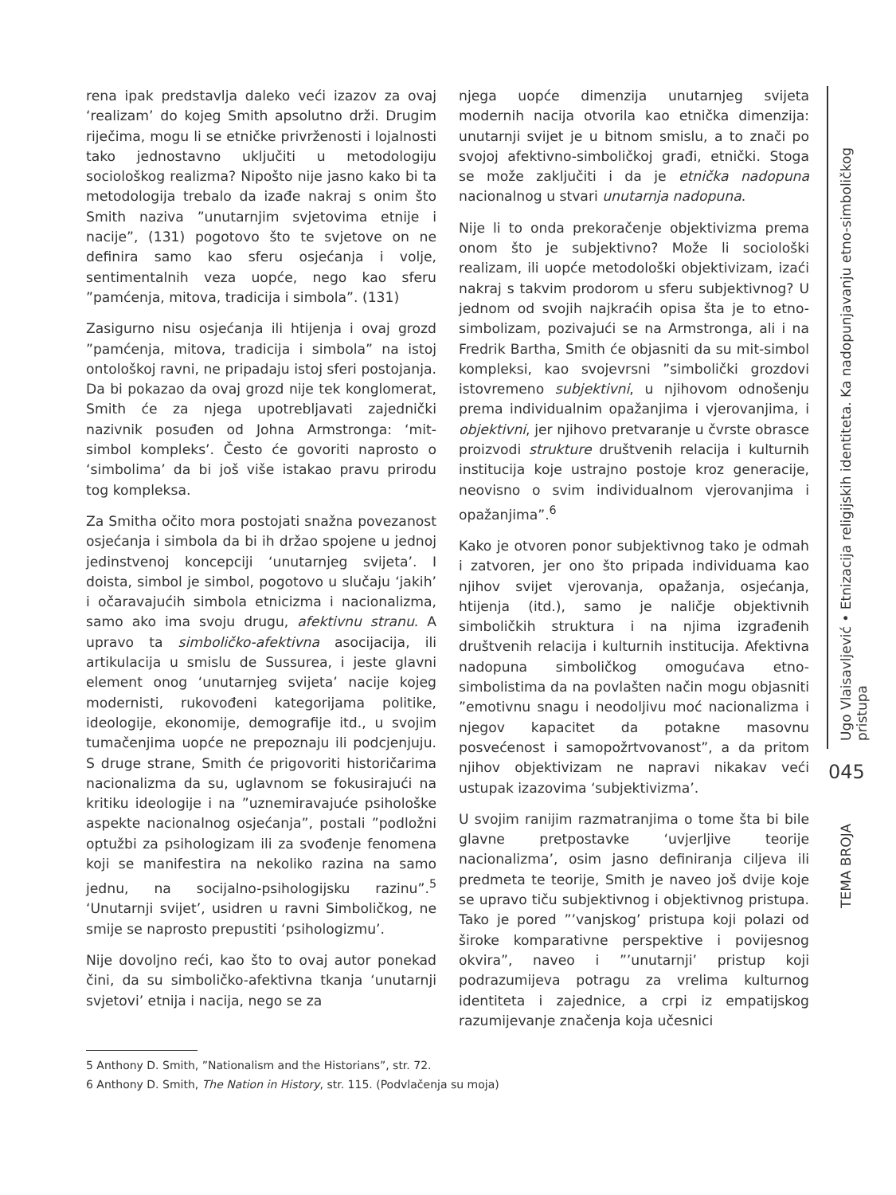rena ipak predstavlja daleko veći izazov za ovaj ‘realizam’ do kojeg Smith apsolutno drži. Drugim riječima, mogu li se etničke privrženosti i lojalnosti tako jednostavno uključiti u metodologiju sociološkog realizma? Nipošto nije jasno kako bi ta metodologija trebalo da izađe nakraj s onim što Smith naziva ”unutarnjim svjetovima etnije i nacije”, (131) pogotovo što te svjetove on ne definira samo kao sferu osjećanja i volje, sentimentalnih veza uopće, nego kao sferu ”pamćenja, mitova, tradicija i simbola”. (131)
Zasigurno nisu osjećanja ili htijenja i ovaj grozd ”pamćenja, mitova, tradicija i simbola” na istoj ontološkoj ravni, ne pripadaju istoj sferi postojanja. Da bi pokazao da ovaj grozd nije tek konglomerat, Smith će za njega upotrebljavati zajednički nazivnik posuđen od Johna Armstronga: ‘mit-simbol kompleks’. Često će govoriti naprosto o ‘simbolima’ da bi još više istakao pravu prirodu tog kompleksa.
Za Smitha očito mora postojati snažna povezanost osjećanja i simbola da bi ih držao spojene u jednoj jedinstvenoj koncepciji ‘unutarnjeg svijeta’. I doista, simbol je simbol, pogotovo u slučaju ‘jakih’ i očaravajućih simbola etnicizma i nacionalizma, samo ako ima svoju drugu, afektivnu stranu. A upravo ta simboličko-afektivna asocijacija, ili artikulacija u smislu de Sussurea, i jeste glavni element onog ‘unutarnjeg svijeta’ nacije kojeg modernisti, rukovođeni kategorijama politike, ideologije, ekonomije, demografije itd., u svojim tumačenjima uopće ne prepoznaju ili podcjenjuju. S druge strane, Smith će prigovoriti historičarima nacionalizma da su, uglavnom se fokusirajući na kritiku ideologije i na ”uznemiravajuće psihološke aspekte nacionalnog osjećanja”, postali ”podložni optužbi za psihologizam ili za svođenje fenomena koji se manifestira na nekoliko razina na samo jednu, na socijalno-psihologijsku razinu”.<sup>5</sup> ‘Unutarnji svijet’, usidren u ravni Simboličkog, ne smije se naprosto prepustiti ‘psihologizmu’.
Nije dovoljno reći, kao što to ovaj autor ponekad čini, da su simboličko-afektivna tkanja ‘unutarnji svjetovi’ etnija i nacija, nego se za
njega uopće dimenzija unutarnjeg svijeta modernih nacija otvorila kao etnička dimenzija: unutarnji svijet je u bitnom smislu, a to znači po svojoj afektivno-simboličkoj građi, etnički. Stoga se može zaključiti i da je etnička nadopuna nacionalnog u stvari unutarnja nadopuna.
Nije li to onda prekoračenje objektivizma prema onom što je subjektivno? Može li sociološki realizam, ili uopće metodološki objektivizam, izaći nakraj s takvim prodorom u sferu subjektivnog? U jednom od svojih najkraćih opisa šta je to etno-simbolizam, pozivajući se na Armstronga, ali i na Fredrik Bartha, Smith će objasniti da su mit-simbol kompleksi, kao svojevrsni ”simbolički grozdovi istovremeno subjektivni, u njihovom odnošenju prema individualnim opažanjima i vjerovanjima, i objektivni, jer njihovo pretvaranje u čvrste obrasce proizvodi strukture društvenih relacija i kulturnih institucija koje ustrajno postoje kroz generacije, neovisno o svim individualnom vjerovanjima i opažanjima”.<sup>6</sup>
Kako je otvoren ponor subjektivnog tako je odmah i zatvoren, jer ono što pripada individuama kao njihov svijet vjerovanja, opažanja, osjećanja, htijenja (itd.), samo je naličje objektivnih simboličkih struktura i na njima izgrađenih društvenih relacija i kulturnih institucija. Afektivna nadopuna simboličkog omogućava etno-simbolistima da na povlašten način mogu objasniti ”emotivnu snagu i neodoljivu moć nacionalizma i njegov kapacitet da potakne masovnu posvećenost i samopožrtvovanost”, a da pritom njihov objektivizam ne napravi nikakav veći ustupak izazovima ‘subjektivizma’.
U svojim ranijim razmatranjima o tome šta bi bile glavne pretpostavke ‘uvjerljive teorije nacionalizma’, osim jasno definiranja ciljeva ili predmeta te teorije, Smith je naveo još dvije koje se upravo tiču subjektivnog i objektivnog pristupa. Tako je pored ”’vanjskog’ pristupa koji polazi od široke komparativne perspektive i povijesnog okvira”, naveo i ”’unutarnji’ pristup koji podrazumijeva potragu za vrelima kulturnog identiteta i zajednice, a crpi iz empatijskog razumijevanje značenja koja učesnici
Ugo Vlaisavljević • Etnizacija religijskih identiteta. Ka nadopunjavanju etno-simboličkog pristupa
045
TEMA BROJA
5 Anthony D. Smith, ”Nationalism and the Historians”, str. 72.
6 Anthony D. Smith, The Nation in History, str. 115. (Podvlačenja su moja)